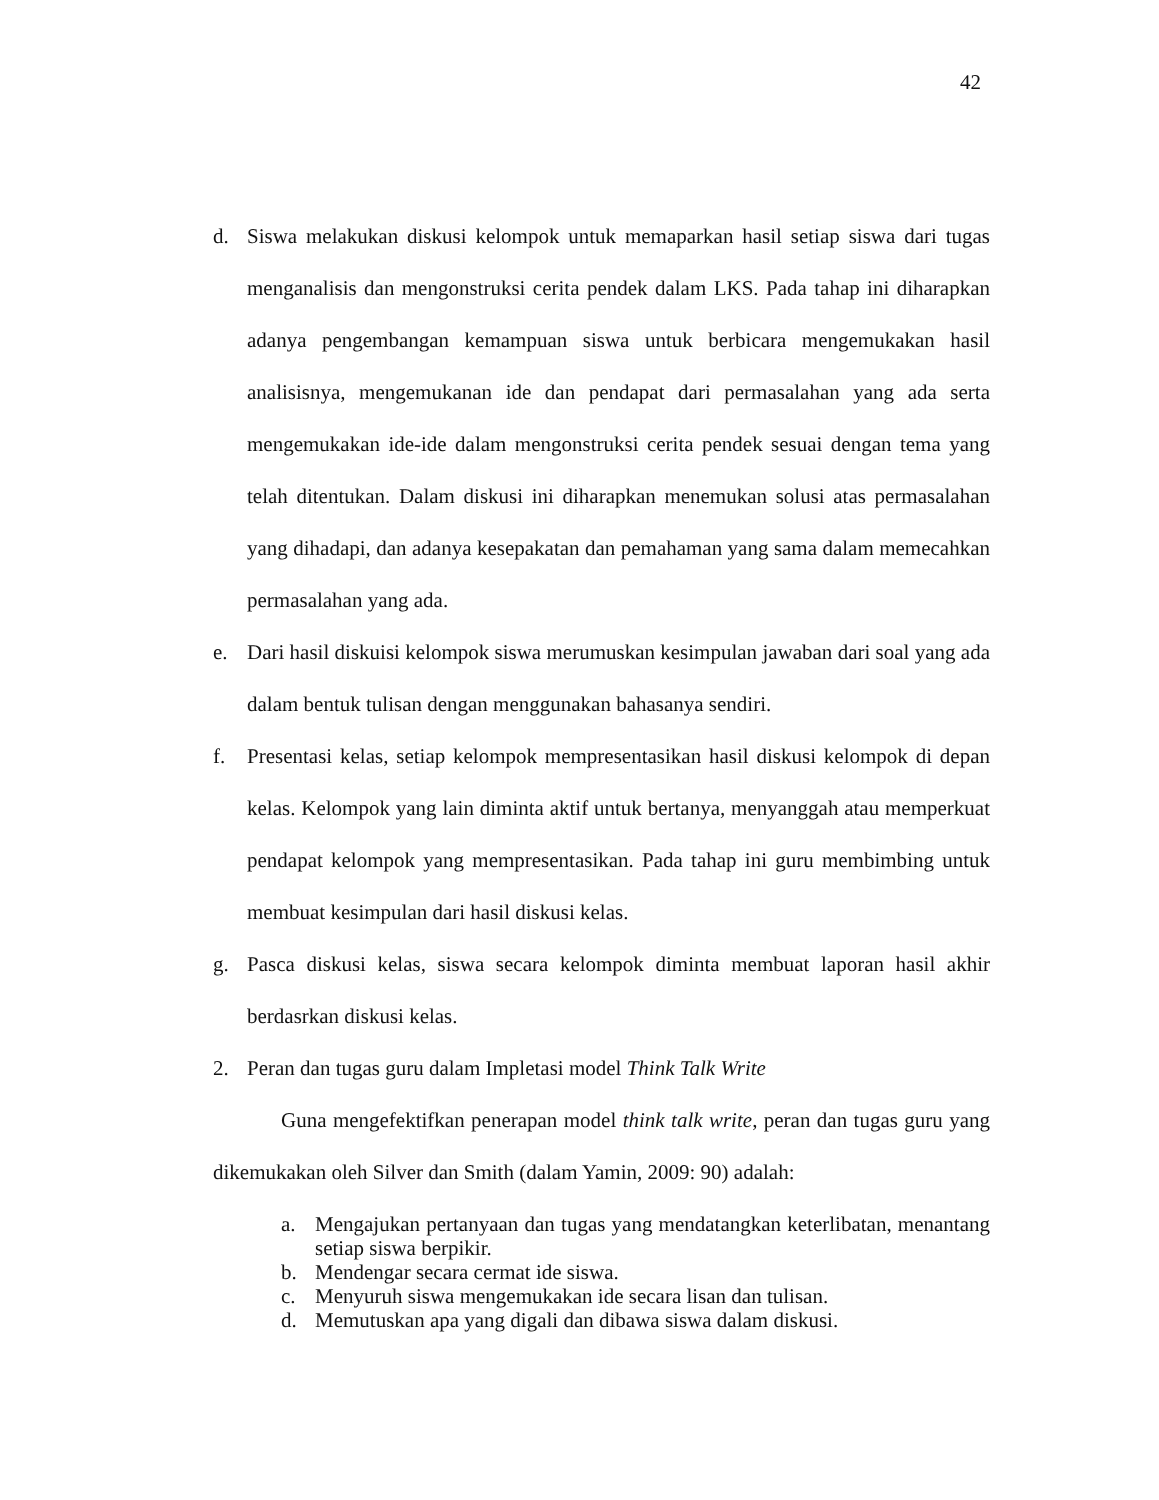42
d. Siswa melakukan diskusi kelompok untuk memaparkan hasil setiap siswa dari tugas menganalisis dan mengonstruksi cerita pendek dalam LKS. Pada tahap ini diharapkan adanya pengembangan kemampuan siswa untuk berbicara mengemukakan hasil analisisnya, mengemukanan ide dan pendapat dari permasalahan yang ada serta mengemukakan ide-ide dalam mengonstruksi cerita pendek sesuai dengan tema yang telah ditentukan. Dalam diskusi ini diharapkan menemukan solusi atas permasalahan yang dihadapi, dan adanya kesepakatan dan pemahaman yang sama dalam memecahkan permasalahan yang ada.
e. Dari hasil diskuisi kelompok siswa merumuskan kesimpulan jawaban dari soal yang ada dalam bentuk tulisan dengan menggunakan bahasanya sendiri.
f. Presentasi kelas, setiap kelompok mempresentasikan hasil diskusi kelompok di depan kelas. Kelompok yang lain diminta aktif untuk bertanya, menyanggah atau memperkuat pendapat kelompok yang mempresentasikan. Pada tahap ini guru membimbing untuk membuat kesimpulan dari hasil diskusi kelas.
g. Pasca diskusi kelas, siswa secara kelompok diminta membuat laporan hasil akhir berdasrkan diskusi kelas.
2. Peran dan tugas guru dalam Impletasi model Think Talk Write
Guna mengefektifkan penerapan model think talk write, peran dan tugas guru yang dikemukakan oleh Silver dan Smith (dalam Yamin, 2009: 90) adalah:
a. Mengajukan pertanyaan dan tugas yang mendatangkan keterlibatan, menantang setiap siswa berpikir.
b. Mendengar secara cermat ide siswa.
c. Menyuruh siswa mengemukakan ide secara lisan dan tulisan.
d. Memutuskan apa yang digali dan dibawa siswa dalam diskusi.